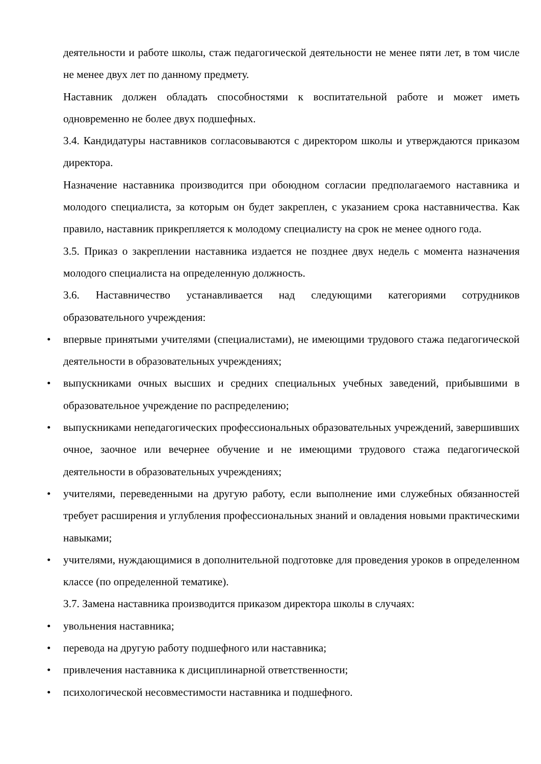деятельности и работе школы, стаж педагогической деятельности не менее пяти лет, в том числе не менее двух лет по данному предмету.
Наставник должен обладать способностями к воспитательной работе и может иметь одновременно не более двух подшефных.
3.4. Кандидатуры наставников согласовываются с директором школы и утверждаются приказом директора.
Назначение наставника производится при обоюдном согласии предполагаемого наставника и молодого специалиста, за которым он будет закреплен, с указанием срока наставничества. Как правило, наставник прикрепляется к молодому специалисту на срок не менее одного года.
3.5. Приказ о закреплении наставника издается не позднее двух недель с момента назначения молодого специалиста на определенную должность.
3.6. Наставничество устанавливается над следующими категориями сотрудников образовательного учреждения:
• впервые принятыми учителями (специалистами), не имеющими трудового стажа педагогической деятельности в образовательных учреждениях;
• выпускниками очных высших и средних специальных учебных заведений, прибывшими в образовательное учреждение по распределению;
• выпускниками непедагогических профессиональных образовательных учреждений, завершивших очное, заочное или вечернее обучение и не имеющими трудового стажа педагогической деятельности в образовательных учреждениях;
• учителями, переведенными на другую работу, если выполнение ими служебных обязанностей требует расширения и углубления профессиональных знаний и овладения новыми практическими навыками;
• учителями, нуждающимися в дополнительной подготовке для проведения уроков в определенном классе (по определенной тематике).
3.7. Замена наставника производится приказом директора школы в случаях:
• увольнения наставника;
• перевода на другую работу подшефного или наставника;
• привлечения наставника к дисциплинарной ответственности;
• психологической несовместимости наставника и подшефного.